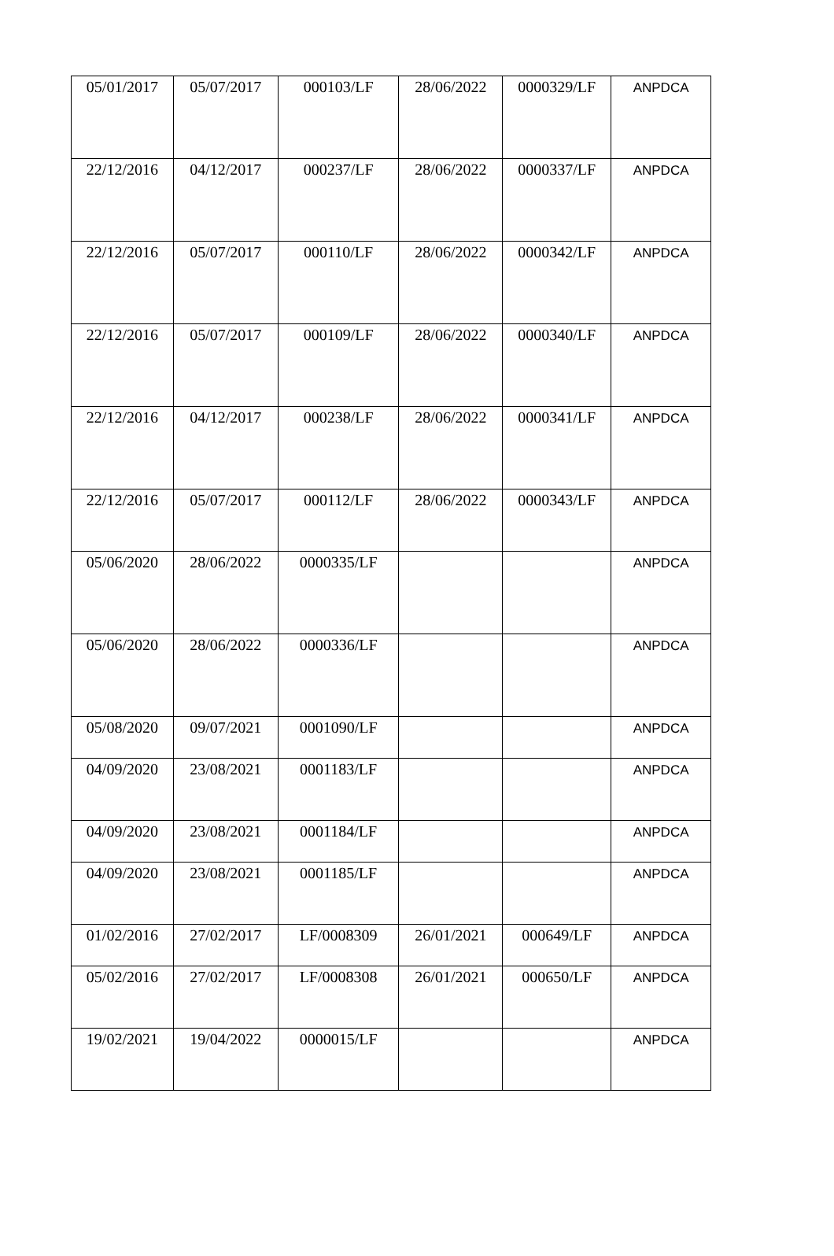| 05/01/2017 | 05/07/2017 | 000103/LF | 28/06/2022 | 0000329/LF | ANPDCA |
| 22/12/2016 | 04/12/2017 | 000237/LF | 28/06/2022 | 0000337/LF | ANPDCA |
| 22/12/2016 | 05/07/2017 | 000110/LF | 28/06/2022 | 0000342/LF | ANPDCA |
| 22/12/2016 | 05/07/2017 | 000109/LF | 28/06/2022 | 0000340/LF | ANPDCA |
| 22/12/2016 | 04/12/2017 | 000238/LF | 28/06/2022 | 0000341/LF | ANPDCA |
| 22/12/2016 | 05/07/2017 | 000112/LF | 28/06/2022 | 0000343/LF | ANPDCA |
| 05/06/2020 | 28/06/2022 | 0000335/LF | | | ANPDCA |
| 05/06/2020 | 28/06/2022 | 0000336/LF | | | ANPDCA |
| 05/08/2020 | 09/07/2021 | 0001090/LF | | | ANPDCA |
| 04/09/2020 | 23/08/2021 | 0001183/LF | | | ANPDCA |
| 04/09/2020 | 23/08/2021 | 0001184/LF | | | ANPDCA |
| 04/09/2020 | 23/08/2021 | 0001185/LF | | | ANPDCA |
| 01/02/2016 | 27/02/2017 | LF/0008309 | 26/01/2021 | 000649/LF | ANPDCA |
| 05/02/2016 | 27/02/2017 | LF/0008308 | 26/01/2021 | 000650/LF | ANPDCA |
| 19/02/2021 | 19/04/2022 | 0000015/LF | | | ANPDCA |